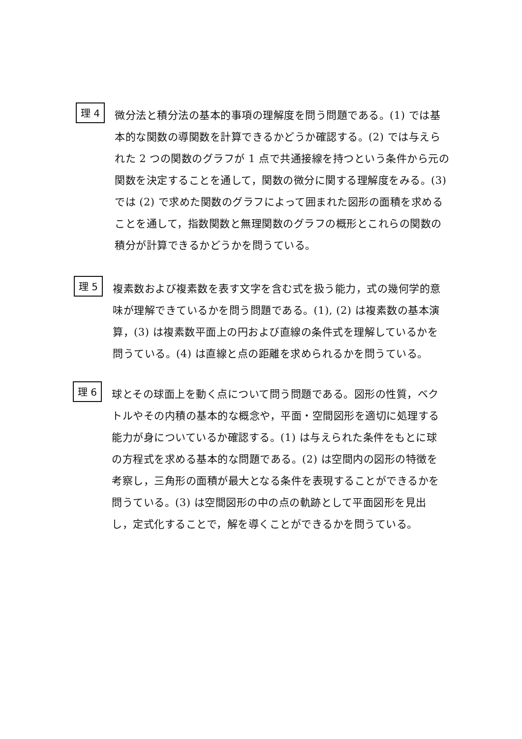理 4
微分法と積分法の基本的事項の理解度を問う問題である。(1) では基本的な関数の導関数を計算できるかどうか確認する。(2) では与えられた 2 つの関数のグラフが 1 点で共通接線を持つという条件から元の関数を決定することを通して，関数の微分に関する理解度をみる。(3) では (2) で求めた関数のグラフによって囲まれた図形の面積を求めることを通して，指数関数と無理関数のグラフの概形とこれらの関数の積分が計算できるかどうかを問うている。
理 5
複素数および複素数を表す文字を含む式を扱う能力，式の幾何学的意味が理解できているかを問う問題である。(1), (2) は複素数の基本演算，(3) は複素数平面上の円および直線の条件式を理解しているかを問うている。(4) は直線と点の距離を求められるかを問うている。
理 6
球とその球面上を動く点について問う問題である。図形の性質，ベクトルやその内積の基本的な概念や，平面・空間図形を適切に処理する能力が身についているか確認する。(1) は与えられた条件をもとに球の方程式を求める基本的な問題である。(2) は空間内の図形の特徴を考察し，三角形の面積が最大となる条件を表現することができるかを問うている。(3) は空間図形の中の点の軌跡として平面図形を見出し，定式化することで，解を導くことができるかを問うている。